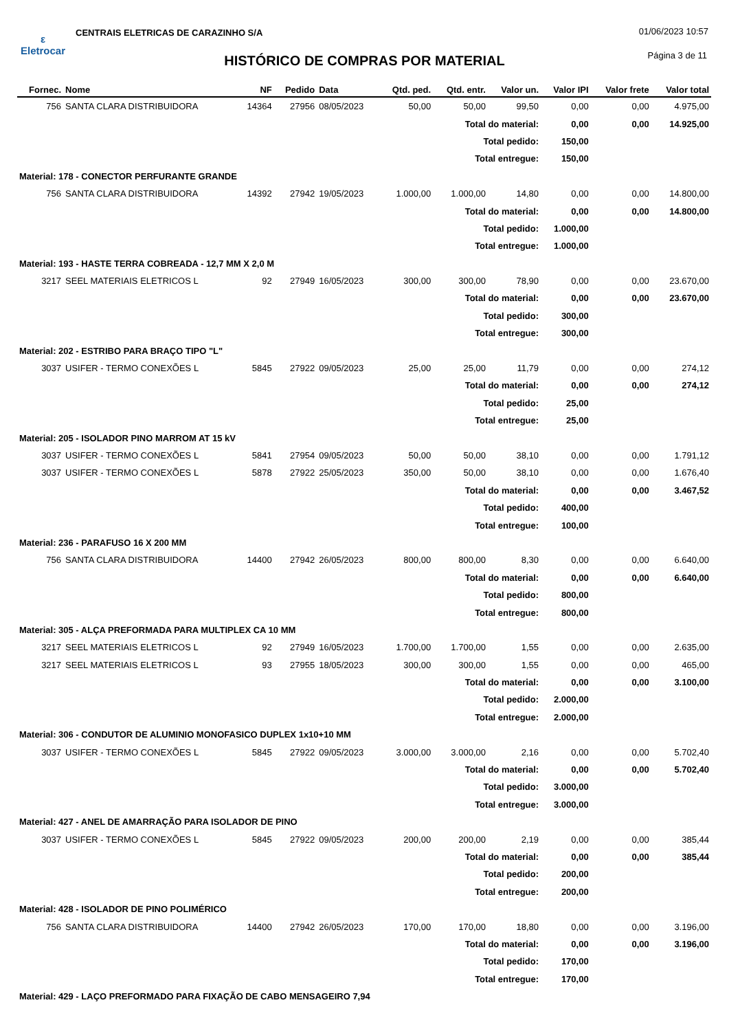ε
Eletrocar
CENTRAIS ELETRICAS DE CARAZINHO S/A
01/06/2023 10:57
HISTÓRICO DE COMPRAS POR MATERIAL
Página 3 de 11
| Fornec. | Nome | NF | Pedido | Data | Qtd. ped. | Qtd. entr. | Valor un. | Valor IPI | Valor frete | Valor total |
| --- | --- | --- | --- | --- | --- | --- | --- | --- | --- | --- |
| 756 | SANTA CLARA DISTRIBUIDORA | 14364 | 27956 | 08/05/2023 | 50,00 | 50,00 | 99,50 | 0,00 | 0,00 | 4.975,00 |
| Total do material: | | | | | | | | 0,00 | 0,00 | 14.925,00 |
| Total pedido: | | | | | | | | 150,00 | | |
| Total entregue: | | | | | | | | 150,00 | | |
| Material: 178 - CONECTOR PERFURANTE GRANDE | | | | | | | | | | |
| 756 | SANTA CLARA DISTRIBUIDORA | 14392 | 27942 | 19/05/2023 | 1.000,00 | 1.000,00 | 14,80 | 0,00 | 0,00 | 14.800,00 |
| Total do material: | | | | | | | | 0,00 | 0,00 | 14.800,00 |
| Total pedido: | | | | | | | | 1.000,00 | | |
| Total entregue: | | | | | | | | 1.000,00 | | |
| Material: 193 - HASTE TERRA COBREADA - 12,7 MM X 2,0 M | | | | | | | | | | |
| 3217 | SEEL MATERIAIS ELETRICOS L | 92 | 27949 | 16/05/2023 | 300,00 | 300,00 | 78,90 | 0,00 | 0,00 | 23.670,00 |
| Total do material: | | | | | | | | 0,00 | 0,00 | 23.670,00 |
| Total pedido: | | | | | | | | 300,00 | | |
| Total entregue: | | | | | | | | 300,00 | | |
| Material: 202 - ESTRIBO PARA BRAÇO TIPO "L" | | | | | | | | | | |
| 3037 | USIFER - TERMO CONEXÕES L | 5845 | 27922 | 09/05/2023 | 25,00 | 25,00 | 11,79 | 0,00 | 0,00 | 274,12 |
| Total do material: | | | | | | | | 0,00 | 0,00 | 274,12 |
| Total pedido: | | | | | | | | 25,00 | | |
| Total entregue: | | | | | | | | 25,00 | | |
| Material: 205 - ISOLADOR PINO MARROM AT 15 kV | | | | | | | | | | |
| 3037 | USIFER - TERMO CONEXÕES L | 5841 | 27954 | 09/05/2023 | 50,00 | 50,00 | 38,10 | 0,00 | 0,00 | 1.791,12 |
| 3037 | USIFER - TERMO CONEXÕES L | 5878 | 27922 | 25/05/2023 | 350,00 | 50,00 | 38,10 | 0,00 | 0,00 | 1.676,40 |
| Total do material: | | | | | | | | 0,00 | 0,00 | 3.467,52 |
| Total pedido: | | | | | | | | 400,00 | | |
| Total entregue: | | | | | | | | 100,00 | | |
| Material: 236 - PARAFUSO 16 X 200 MM | | | | | | | | | | |
| 756 | SANTA CLARA DISTRIBUIDORA | 14400 | 27942 | 26/05/2023 | 800,00 | 800,00 | 8,30 | 0,00 | 0,00 | 6.640,00 |
| Total do material: | | | | | | | | 0,00 | 0,00 | 6.640,00 |
| Total pedido: | | | | | | | | 800,00 | | |
| Total entregue: | | | | | | | | 800,00 | | |
| Material: 305 - ALÇA PREFORMADA PARA MULTIPLEX CA 10 MM | | | | | | | | | | |
| 3217 | SEEL MATERIAIS ELETRICOS L | 92 | 27949 | 16/05/2023 | 1.700,00 | 1.700,00 | 1,55 | 0,00 | 0,00 | 2.635,00 |
| 3217 | SEEL MATERIAIS ELETRICOS L | 93 | 27955 | 18/05/2023 | 300,00 | 300,00 | 1,55 | 0,00 | 0,00 | 465,00 |
| Total do material: | | | | | | | | 0,00 | 0,00 | 3.100,00 |
| Total pedido: | | | | | | | | 2.000,00 | | |
| Total entregue: | | | | | | | | 2.000,00 | | |
| Material: 306 - CONDUTOR DE ALUMINIO MONOFASICO DUPLEX 1x10+10 MM | | | | | | | | | | |
| 3037 | USIFER - TERMO CONEXÕES L | 5845 | 27922 | 09/05/2023 | 3.000,00 | 3.000,00 | 2,16 | 0,00 | 0,00 | 5.702,40 |
| Total do material: | | | | | | | | 0,00 | 0,00 | 5.702,40 |
| Total pedido: | | | | | | | | 3.000,00 | | |
| Total entregue: | | | | | | | | 3.000,00 | | |
| Material: 427 - ANEL DE AMARRAÇÃO PARA ISOLADOR DE PINO | | | | | | | | | | |
| 3037 | USIFER - TERMO CONEXÕES L | 5845 | 27922 | 09/05/2023 | 200,00 | 200,00 | 2,19 | 0,00 | 0,00 | 385,44 |
| Total do material: | | | | | | | | 0,00 | 0,00 | 385,44 |
| Total pedido: | | | | | | | | 200,00 | | |
| Total entregue: | | | | | | | | 200,00 | | |
| Material: 428 - ISOLADOR DE PINO POLIMÉRICO | | | | | | | | | | |
| 756 | SANTA CLARA DISTRIBUIDORA | 14400 | 27942 | 26/05/2023 | 170,00 | 170,00 | 18,80 | 0,00 | 0,00 | 3.196,00 |
| Total do material: | | | | | | | | 0,00 | 0,00 | 3.196,00 |
| Total pedido: | | | | | | | | 170,00 | | |
| Total entregue: | | | | | | | | 170,00 | | |
| Material: 429 - LAÇO PREFORMADO PARA FIXAÇÃO DE CABO MENSAGEIRO 7,94 | | | | | | | | | | |